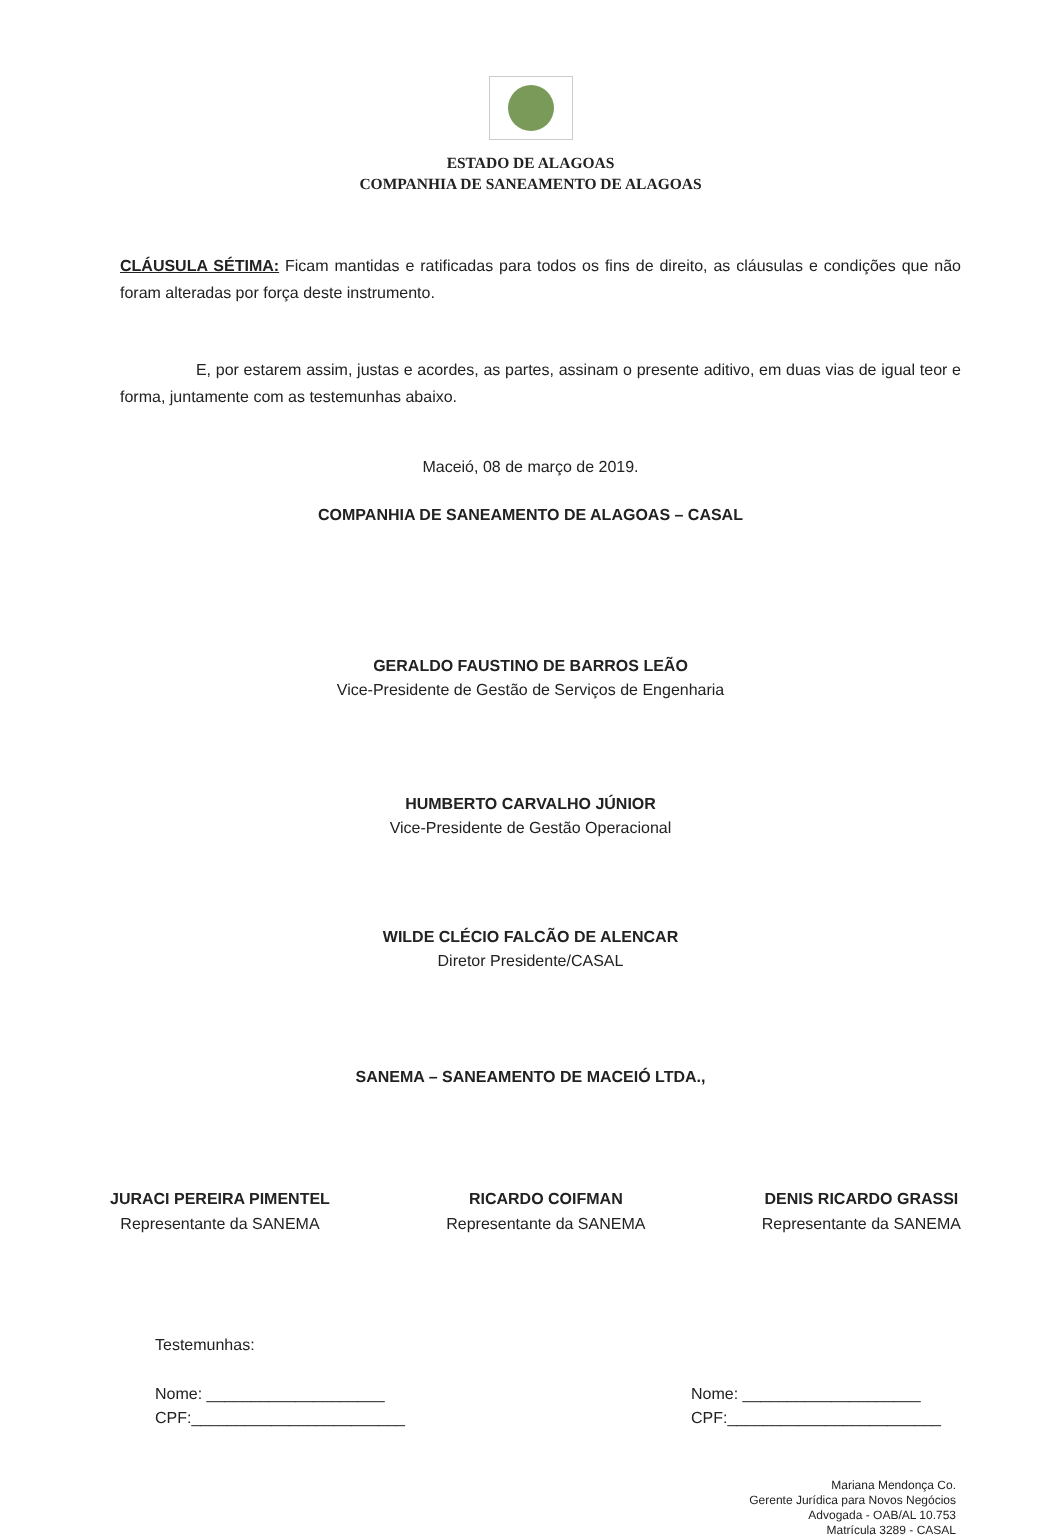ESTADO DE ALAGOAS
COMPANHIA DE SANEAMENTO DE ALAGOAS
CLÁUSULA SÉTIMA: Ficam mantidas e ratificadas para todos os fins de direito, as cláusulas e condições que não foram alteradas por força deste instrumento.
E, por estarem assim, justas e acordes, as partes, assinam o presente aditivo, em duas vias de igual teor e forma, juntamente com as testemunhas abaixo.
Maceió, 08 de março de 2019.
COMPANHIA DE SANEAMENTO DE ALAGOAS – CASAL
GERALDO FAUSTINO DE BARROS LEÃO
Vice-Presidente de Gestão de Serviços de Engenharia
HUMBERTO CARVALHO JÚNIOR
Vice-Presidente de Gestão Operacional
WILDE CLÉCIO FALCÃO DE ALENCAR
Diretor Presidente/CASAL
SANEMA – SANEAMENTO DE MACEIÓ LTDA.,
JURACI PEREIRA PIMENTEL
Representante da SANEMA
RICARDO COIFMAN
Representante da SANEMA
DENIS RICARDO GRASSI
Representante da SANEMA
Testemunhas:
Nome: ____________________
CPF:________________________
Nome: ____________________
CPF:________________________
Mariana Mendonça Co.
Gerente Jurídica para Novos Negócios
Advogada - OAB/AL 10.753
Matrícula 3289 - CASAL